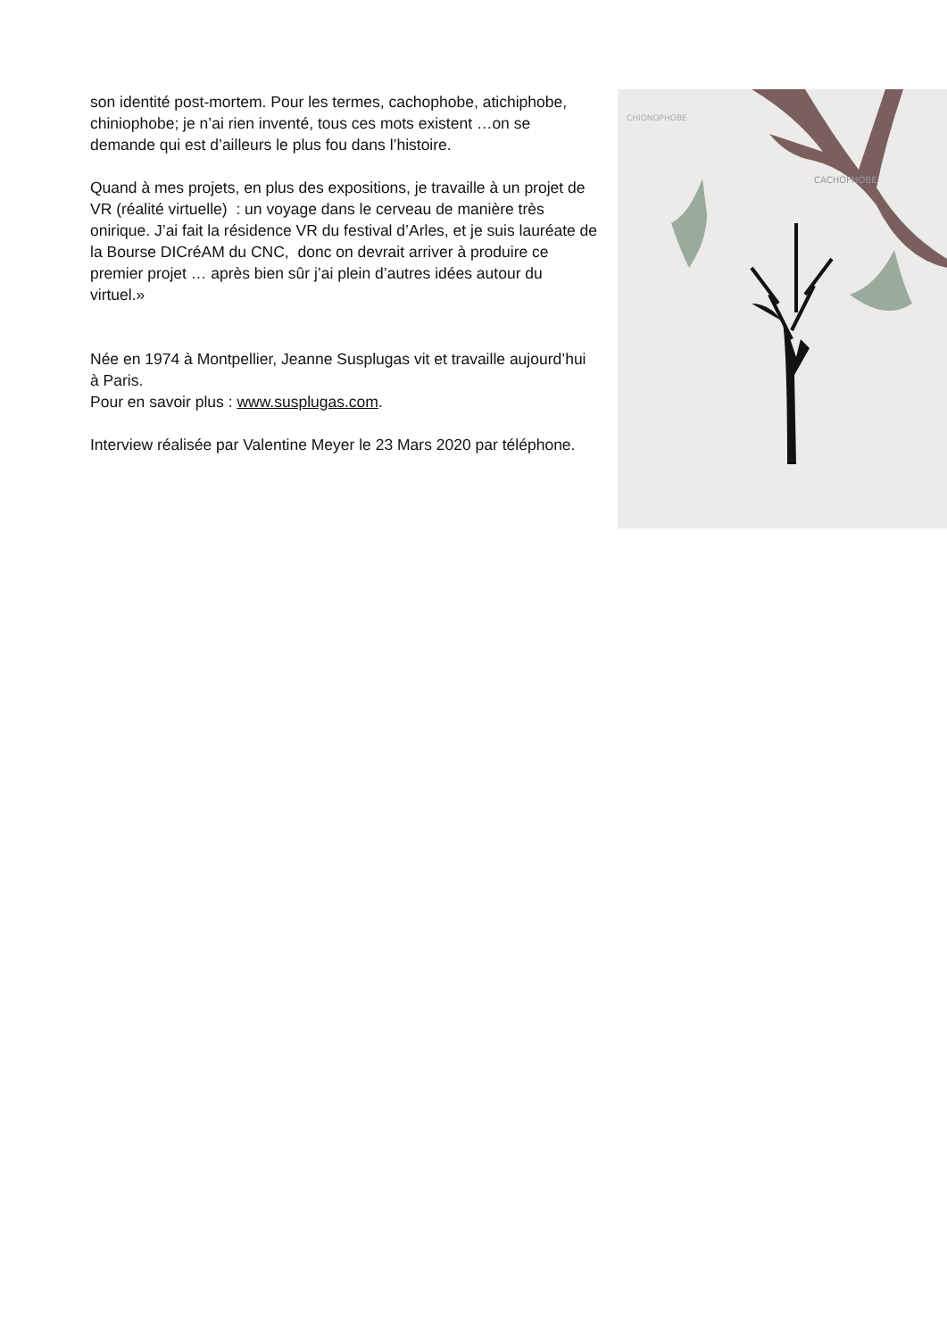son identité post-mortem. Pour les termes, cachophobe, atichiphobe, chiniophobe; je n’ai rien inventé, tous ces mots existent …on se demande qui est d’ailleurs le plus fou dans l’histoire.
Quand à mes projets, en plus des expositions, je travaille à un projet de VR (réalité virtuelle) : un voyage dans le cerveau de manière très onirique. J’ai fait la résidence VR du festival d’Arles, et je suis lauréate de la Bourse DICréAM du CNC, donc on devrait arriver à produire ce premier projet … après bien sûr j’ai plein d’autres idées autour du virtuel.»
Née en 1974 à Montpellier, Jeanne Susplugas vit et travaille aujourd’hui à Paris.
Pour en savoir plus : www.susplugas.com.
Interview réalisée par Valentine Meyer le 23 Mars 2020 par téléphone.
CACHOPHOBE
CHIONOPHOBE